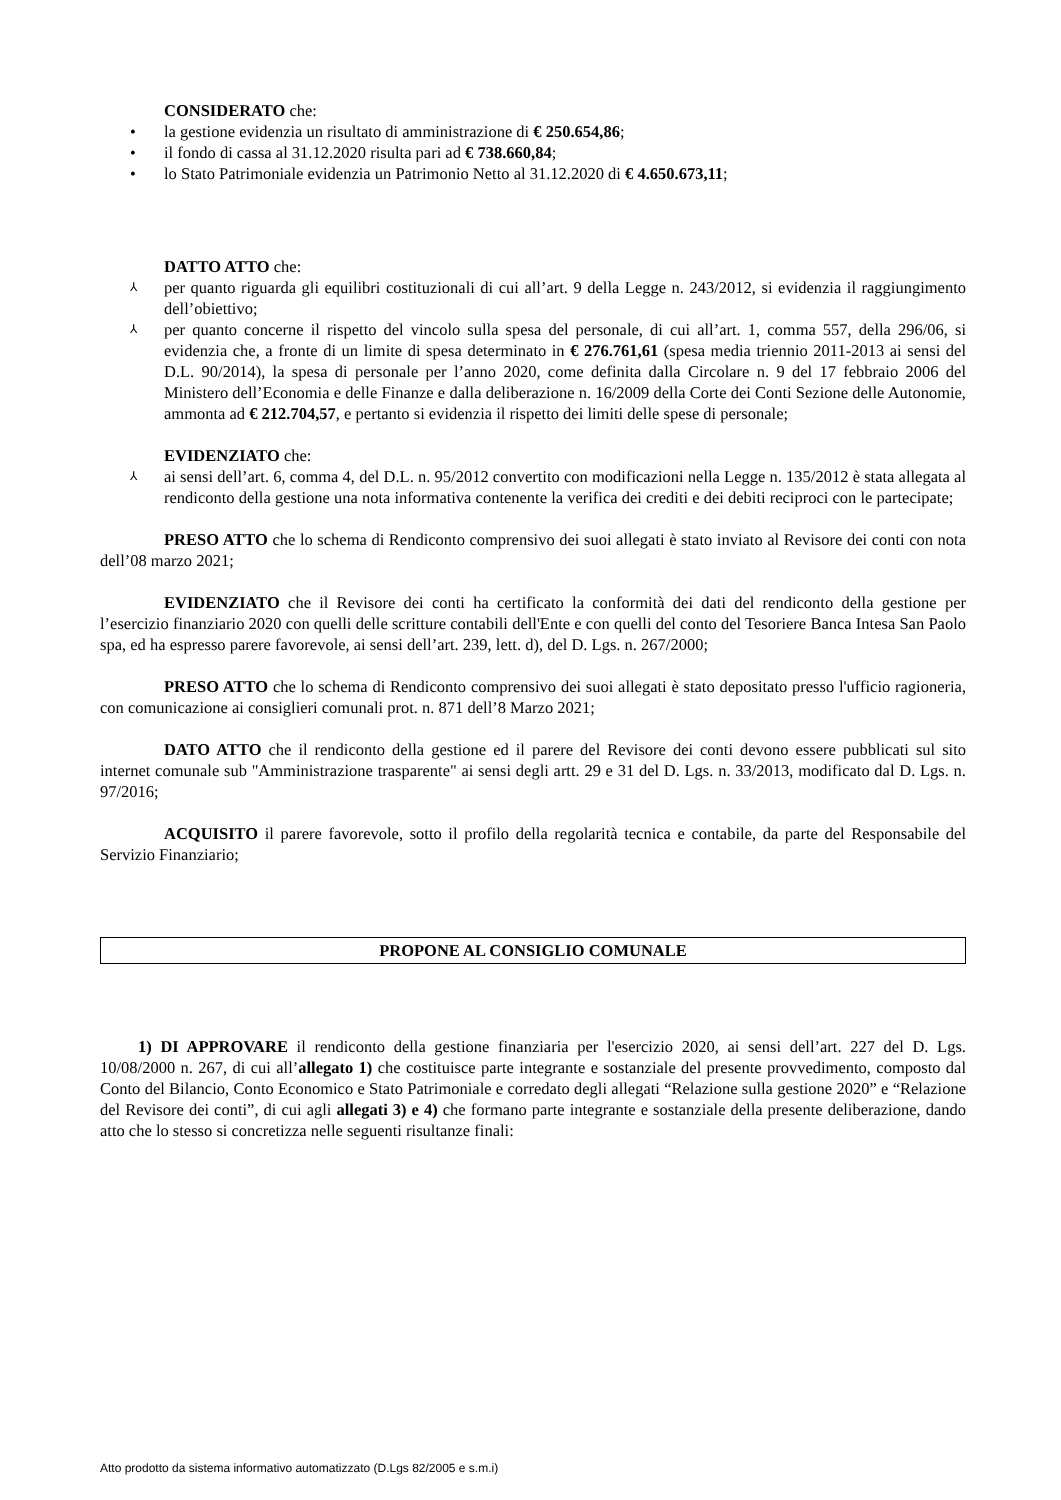CONSIDERATO che:
• la gestione evidenzia un risultato di amministrazione di € 250.654,86;
• il fondo di cassa al 31.12.2020 risulta pari ad € 738.660,84;
• lo Stato Patrimoniale evidenzia un Patrimonio Netto al 31.12.2020 di € 4.650.673,11;
DATTO ATTO che:
⅄ per quanto riguarda gli equilibri costituzionali di cui all’art. 9 della Legge n. 243/2012, si evidenzia il raggiungimento dell’obiettivo;
⅄ per quanto concerne il rispetto del vincolo sulla spesa del personale, di cui all’art. 1, comma 557, della 296/06, si evidenzia che, a fronte di un limite di spesa determinato in € 276.761,61 (spesa media triennio 2011-2013 ai sensi del D.L. 90/2014), la spesa di personale per l’anno 2020, come definita dalla Circolare n. 9 del 17 febbraio 2006 del Ministero dell’Economia e delle Finanze e dalla deliberazione n. 16/2009 della Corte dei Conti Sezione delle Autonomie, ammonta ad € 212.704,57, e pertanto si evidenzia il rispetto dei limiti delle spese di personale;
EVIDENZIATO che:
⅄ ai sensi dell’art. 6, comma 4, del D.L. n. 95/2012 convertito con modificazioni nella Legge n. 135/2012 è stata allegata al rendiconto della gestione una nota informativa contenente la verifica dei crediti e dei debiti reciproci con le partecipate;
PRESO ATTO che lo schema di Rendiconto comprensivo dei suoi allegati è stato inviato al Revisore dei conti con nota dell’08 marzo 2021;
EVIDENZIATO che il Revisore dei conti ha certificato la conformità dei dati del rendiconto della gestione per l’esercizio finanziario 2020 con quelli delle scritture contabili dell'Ente e con quelli del conto del Tesoriere Banca Intesa San Paolo spa, ed ha espresso parere favorevole, ai sensi dell’art. 239, lett. d), del D. Lgs. n. 267/2000;
PRESO ATTO che lo schema di Rendiconto comprensivo dei suoi allegati è stato depositato presso l'ufficio ragioneria, con comunicazione ai consiglieri comunali prot. n. 871 dell’8 Marzo 2021;
DATO ATTO che il rendiconto della gestione ed il parere del Revisore dei conti devono essere pubblicati sul sito internet comunale sub "Amministrazione trasparente" ai sensi degli artt. 29 e 31 del D. Lgs. n. 33/2013, modificato dal D. Lgs. n. 97/2016;
ACQUISITO il parere favorevole, sotto il profilo della regolarità tecnica e contabile, da parte del Responsabile del Servizio Finanziario;
PROPONE AL CONSIGLIO COMUNALE
1) DI APPROVARE il rendiconto della gestione finanziaria per l'esercizio 2020, ai sensi dell’art. 227 del D. Lgs. 10/08/2000 n. 267, di cui all’allegato 1) che costituisce parte integrante e sostanziale del presente provvedimento, composto dal Conto del Bilancio, Conto Economico e Stato Patrimoniale e corredato degli allegati “Relazione sulla gestione 2020” e “Relazione del Revisore dei conti”, di cui agli allegati 3) e 4) che formano parte integrante e sostanziale della presente deliberazione, dando atto che lo stesso si concretizza nelle seguenti risultanze finali:
Atto prodotto da sistema informativo automatizzato (D.Lgs 82/2005 e s.m.i)